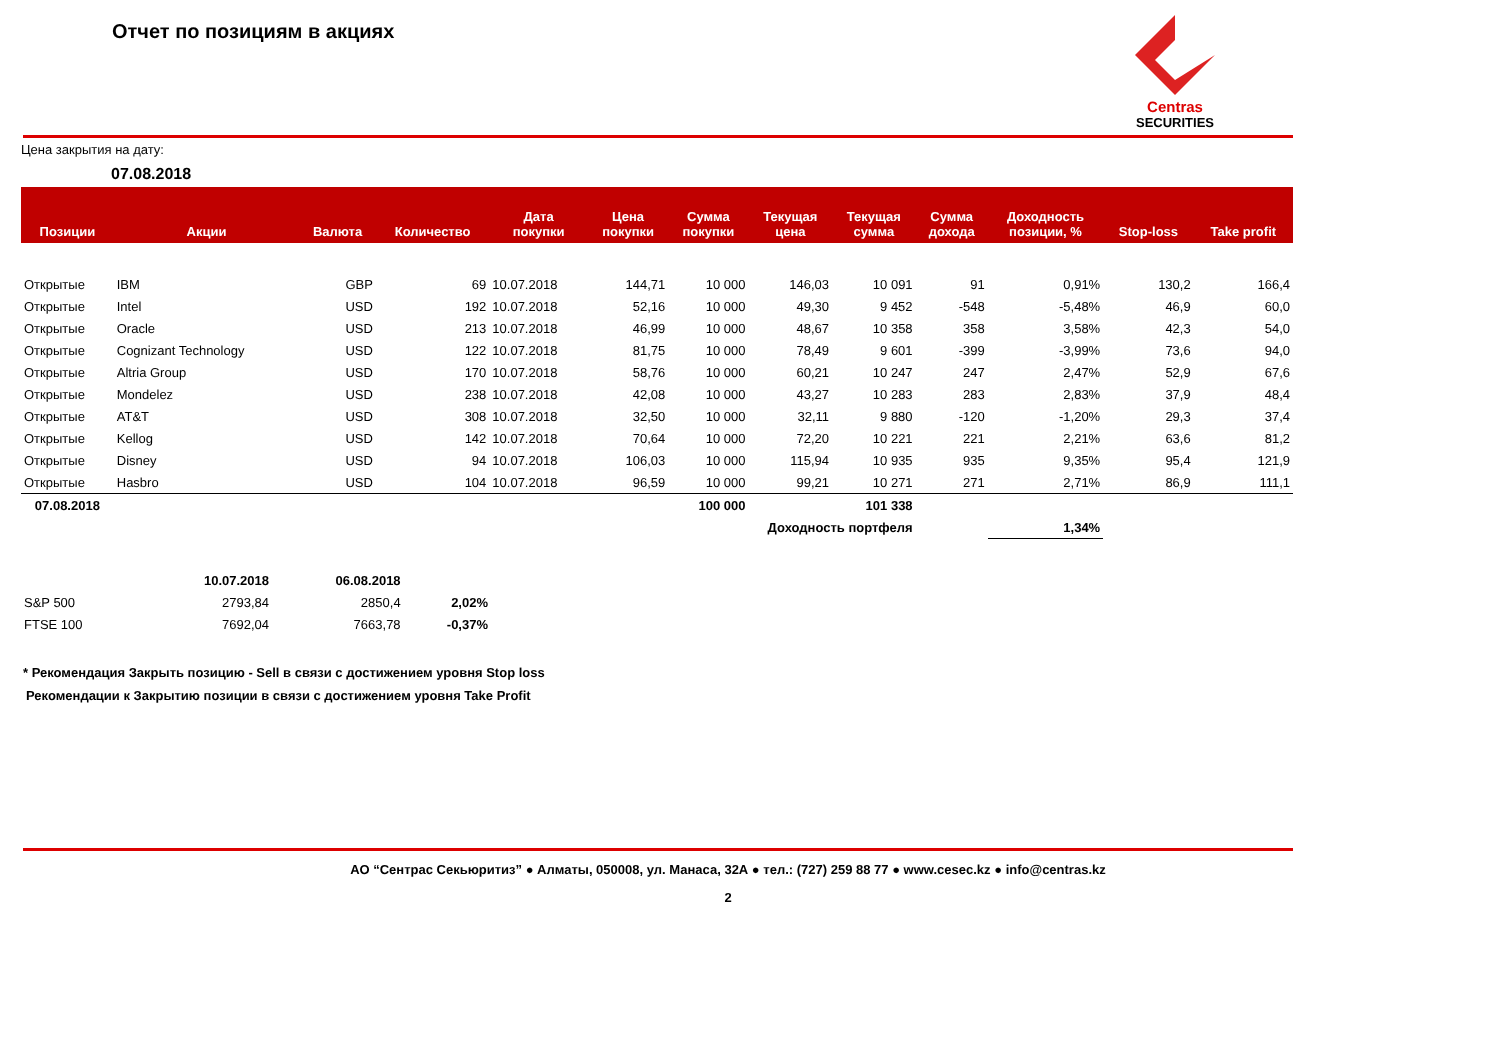Отчет по позициям в акциях
Centras
SECURITIES
Цена закрытия на дату:
07.08.2018
| Позиции | Акции | Валюта | Количество | Дата покупки | Цена покупки | Сумма покупки | Текущая цена | Текущая сумма | Сумма дохода | Доходность позиции, % | Stop-loss | Take profit |
| --- | --- | --- | --- | --- | --- | --- | --- | --- | --- | --- | --- | --- |
| Открытые | IBM | GBP | 69 | 10.07.2018 | 144,71 | 10 000 | 146,03 | 10 091 | 91 | 0,91% | 130,2 | 166,4 |
| Открытые | Intel | USD | 192 | 10.07.2018 | 52,16 | 10 000 | 49,30 | 9 452 | -548 | -5,48% | 46,9 | 60,0 |
| Открытые | Oracle | USD | 213 | 10.07.2018 | 46,99 | 10 000 | 48,67 | 10 358 | 358 | 3,58% | 42,3 | 54,0 |
| Открытые | Cognizant Technology | USD | 122 | 10.07.2018 | 81,75 | 10 000 | 78,49 | 9 601 | -399 | -3,99% | 73,6 | 94,0 |
| Открытые | Altria Group | USD | 170 | 10.07.2018 | 58,76 | 10 000 | 60,21 | 10 247 | 247 | 2,47% | 52,9 | 67,6 |
| Открытые | Mondelez | USD | 238 | 10.07.2018 | 42,08 | 10 000 | 43,27 | 10 283 | 283 | 2,83% | 37,9 | 48,4 |
| Открытые | AT&T | USD | 308 | 10.07.2018 | 32,50 | 10 000 | 32,11 | 9 880 | -120 | -1,20% | 29,3 | 37,4 |
| Открытые | Kellog | USD | 142 | 10.07.2018 | 70,64 | 10 000 | 72,20 | 10 221 | 221 | 2,21% | 63,6 | 81,2 |
| Открытые | Disney | USD | 94 | 10.07.2018 | 106,03 | 10 000 | 115,94 | 10 935 | 935 | 9,35% | 95,4 | 121,9 |
| Открытые | Hasbro | USD | 104 | 10.07.2018 | 96,59 | 10 000 | 99,21 | 10 271 | 271 | 2,71% | 86,9 | 111,1 |
| 07.08.2018 | | | | | | 100 000 | | 101 338 | | | | |
| Доходность портфеля | | | | | | | | | | 1,34% | | |
| | 10.07.2018 | 06.08.2018 | |
| S&P 500 | 2793,84 | 2850,4 | 2,02% |
| FTSE 100 | 7692,04 | 7663,78 | -0,37% |
* Рекомендация Закрыть позицию - Sell в связи с достижением уровня Stop loss
Рекомендации к Закрытию позиции в связи с достижением уровня Take Profit
АО “Сентрас Секьюритиз” ● Алматы, 050008, ул. Манаса, 32А ● тел.: (727) 259 88 77 ● www.cesec.kz ● info@centras.kz
2